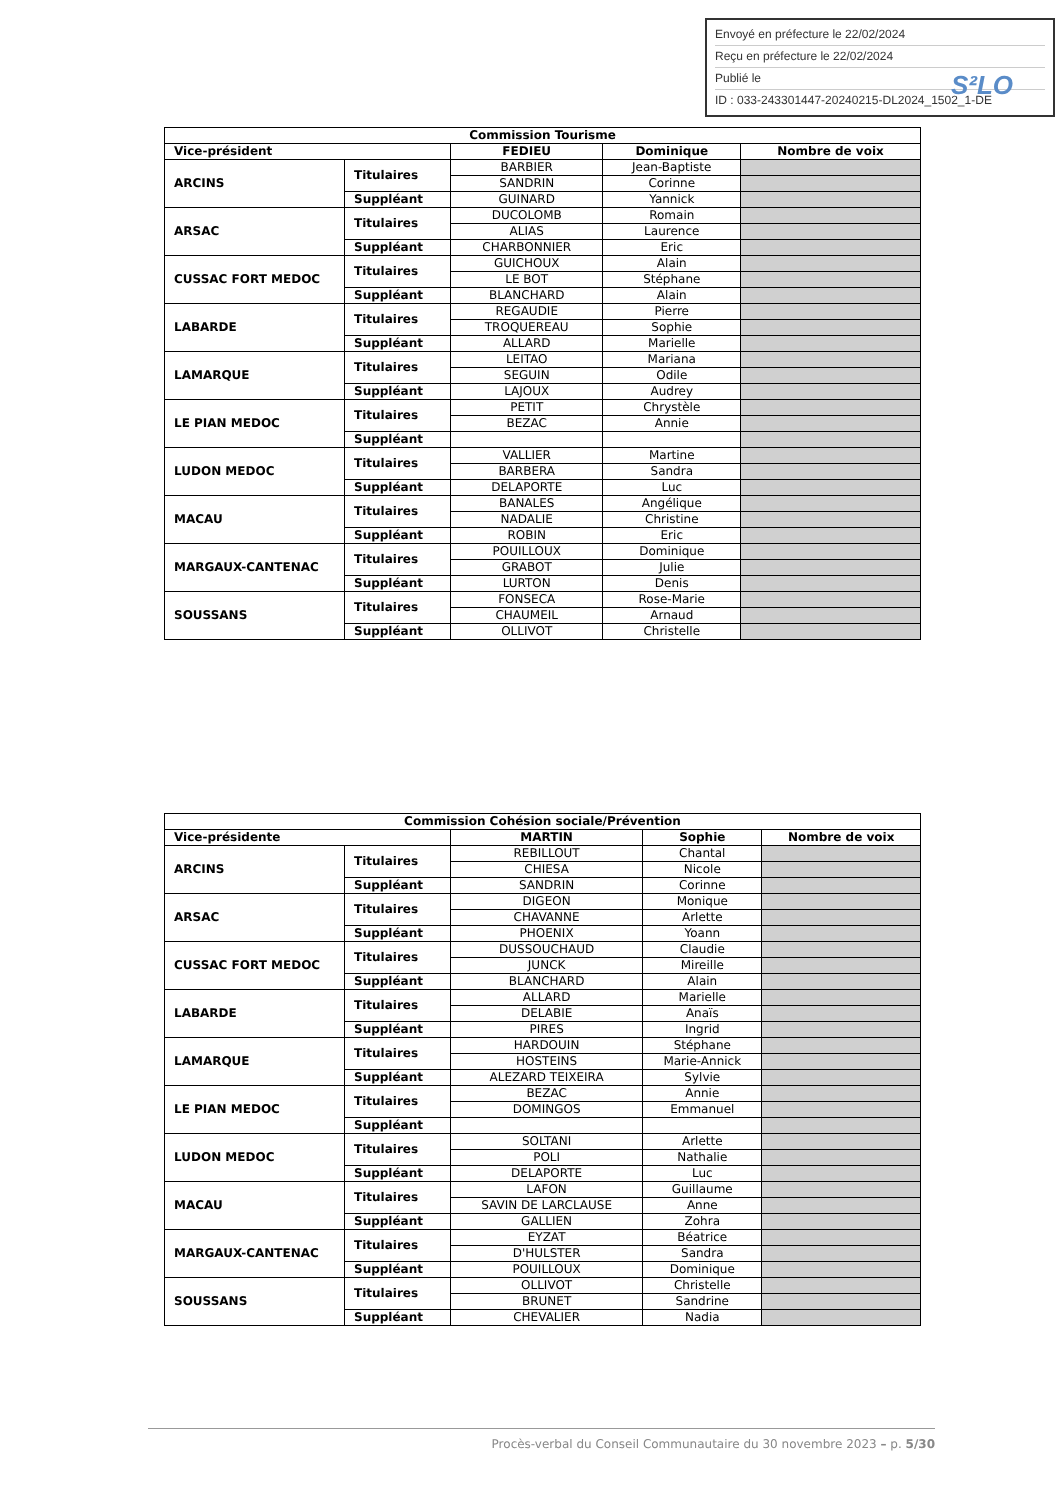Envoyé en préfecture le 22/02/2024
Reçu en préfecture le 22/02/2024
Publié le
ID : 033-243301447-20240215-DL2024_1502_1-DE
S²LO
| Commission Tourisme | | | | |
| --- | --- | --- | --- | --- |
| Vice-président | | FEDIEU | Dominique | Nombre de voix |
| ARCINS | Titulaires | BARBIER | Jean-Baptiste | |
| | | SANDRIN | Corinne | |
| | Suppléant | GUINARD | Yannick | |
| ARSAC | Titulaires | DUCOLOMB | Romain | |
| | | ALIAS | Laurence | |
| | Suppléant | CHARBONNIER | Eric | |
| CUSSAC FORT MEDOC | Titulaires | GUICHOUX | Alain | |
| | | LE BOT | Stéphane | |
| | Suppléant | BLANCHARD | Alain | |
| LABARDE | Titulaires | REGAUDIE | Pierre | |
| | | TROQUEREAU | Sophie | |
| | Suppléant | ALLARD | Marielle | |
| LAMARQUE | Titulaires | LEITAO | Mariana | |
| | | SEGUIN | Odile | |
| | Suppléant | LAJOUX | Audrey | |
| LE PIAN MEDOC | Titulaires | PETIT | Chrystèle | |
| | | BEZAC | Annie | |
| | Suppléant | | | |
| LUDON MEDOC | Titulaires | VALLIER | Martine | |
| | | BARBERA | Sandra | |
| | Suppléant | DELAPORTE | Luc | |
| MACAU | Titulaires | BANALES | Angélique | |
| | | NADALIE | Christine | |
| | Suppléant | ROBIN | Eric | |
| MARGAUX-CANTENAC | Titulaires | POUILLOUX | Dominique | |
| | | GRABOT | Julie | |
| | Suppléant | LURTON | Denis | |
| SOUSSANS | Titulaires | FONSECA | Rose-Marie | |
| | | CHAUMEIL | Arnaud | |
| | Suppléant | OLLIVOT | Christelle | |
| Commission Cohésion sociale/Prévention | | | | |
| --- | --- | --- | --- | --- |
| Vice-présidente | | MARTIN | Sophie | Nombre de voix |
| ARCINS | Titulaires | REBILLOUT | Chantal | |
| | | CHIESA | Nicole | |
| | Suppléant | SANDRIN | Corinne | |
| ARSAC | Titulaires | DIGEON | Monique | |
| | | CHAVANNE | Arlette | |
| | Suppléant | PHOENIX | Yoann | |
| CUSSAC FORT MEDOC | Titulaires | DUSSOUCHAUD | Claudie | |
| | | JUNCK | Mireille | |
| | Suppléant | BLANCHARD | Alain | |
| LABARDE | Titulaires | ALLARD | Marielle | |
| | | DELABIE | Anaïs | |
| | Suppléant | PIRES | Ingrid | |
| LAMARQUE | Titulaires | HARDOUIN | Stéphane | |
| | | HOSTEINS | Marie-Annick | |
| | Suppléant | ALEZARD TEIXEIRA | Sylvie | |
| LE PIAN MEDOC | Titulaires | BEZAC | Annie | |
| | | DOMINGOS | Emmanuel | |
| | Suppléant | | | |
| LUDON MEDOC | Titulaires | SOLTANI | Arlette | |
| | | POLI | Nathalie | |
| | Suppléant | DELAPORTE | Luc | |
| MACAU | Titulaires | LAFON | Guillaume | |
| | | SAVIN DE LARCLAUSE | Anne | |
| | Suppléant | GALLIEN | Zohra | |
| MARGAUX-CANTENAC | Titulaires | EYZAT | Béatrice | |
| | | D'HULSTER | Sandra | |
| | Suppléant | POUILLOUX | Dominique | |
| SOUSSANS | Titulaires | OLLIVOT | Christelle | |
| | | BRUNET | Sandrine | |
| | Suppléant | CHEVALIER | Nadia | |
Procès-verbal du Conseil Communautaire du 30 novembre 2023 – p. 5/30